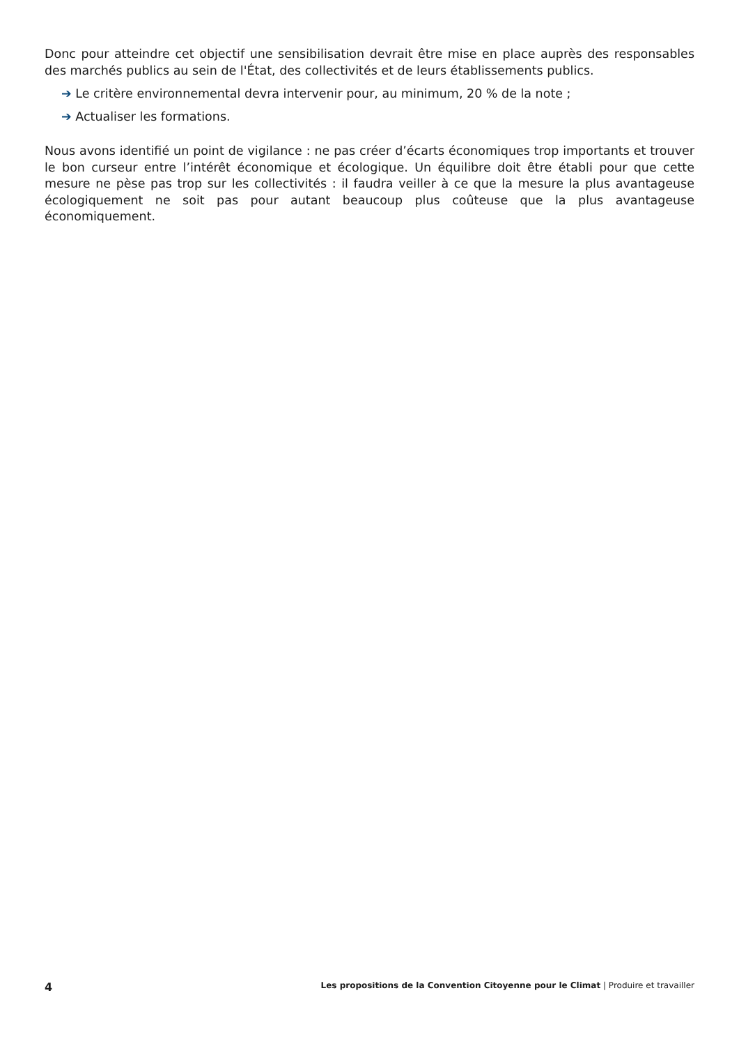Donc pour atteindre cet objectif une sensibilisation devrait être mise en place auprès des responsables des marchés publics au sein de l'État, des collectivités et de leurs établissements publics.
➔ Le critère environnemental devra intervenir pour, au minimum, 20 % de la note ;
➔ Actualiser les formations.
Nous avons identifié un point de vigilance : ne pas créer d’écarts économiques trop importants et trouver le bon curseur entre l’intérêt économique et écologique. Un équilibre doit être établi pour que cette mesure ne pèse pas trop sur les collectivités : il faudra veiller à ce que la mesure la plus avantageuse écologiquement ne soit pas pour autant beaucoup plus coûteuse que la plus avantageuse économiquement.
4 Les propositions de la Convention Citoyenne pour le Climat | Produire et travailler